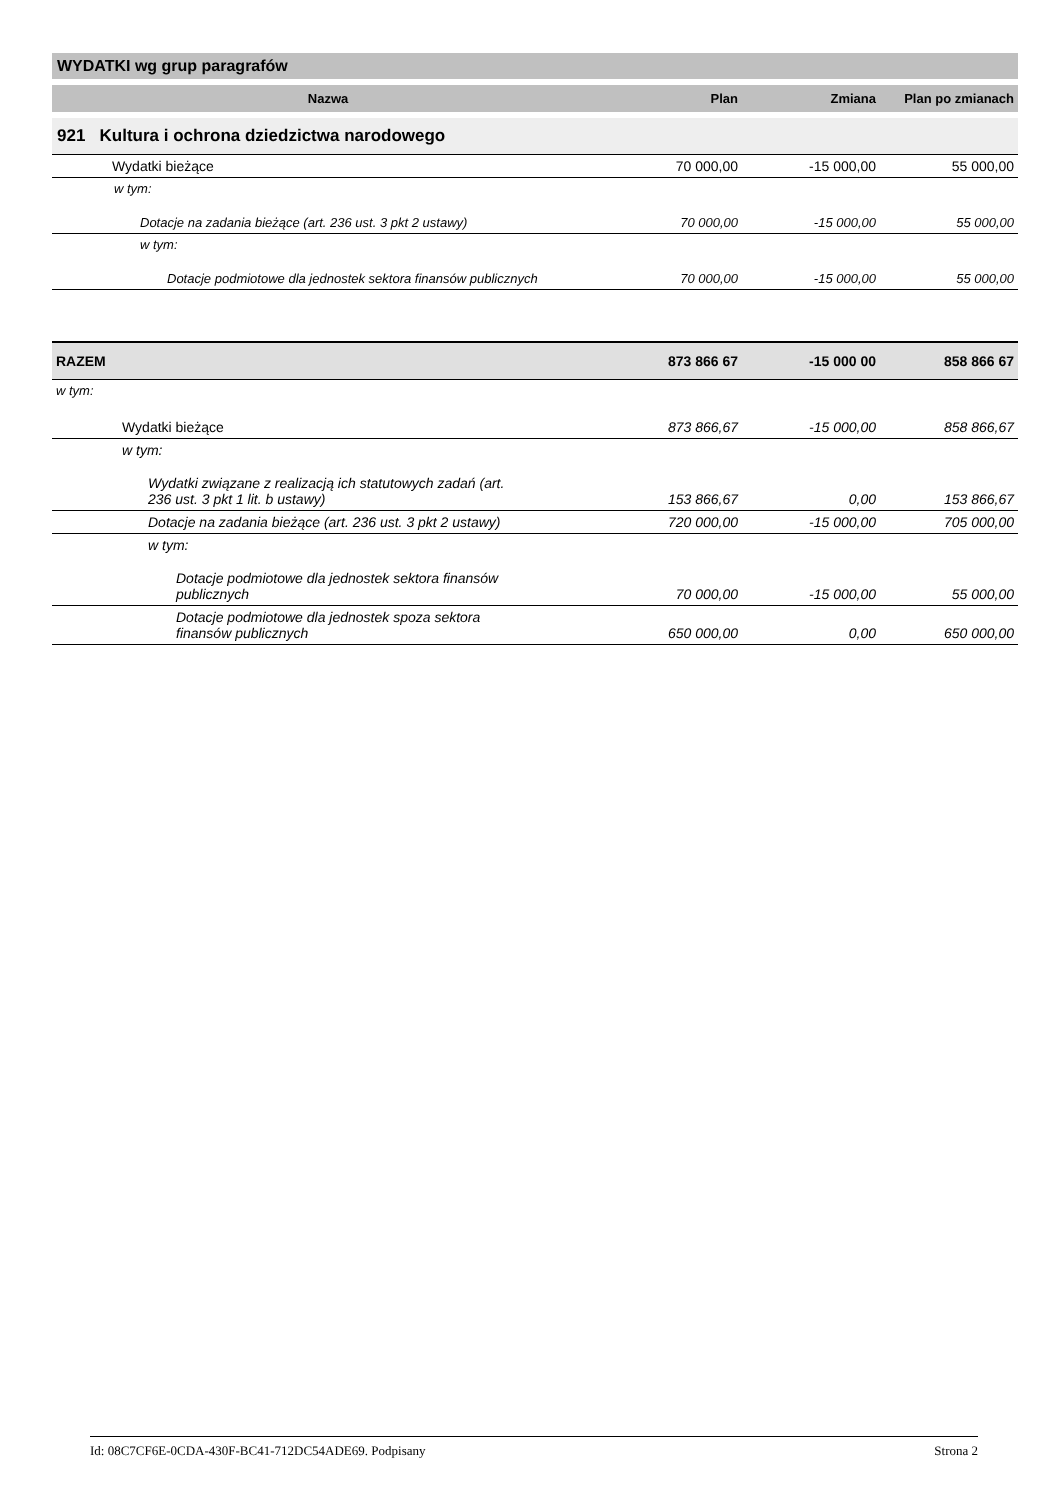WYDATKI wg grup paragrafów
| Nazwa | Plan | Zmiana | Plan po zmianach |
| --- | --- | --- | --- |
| 921 Kultura i ochrona dziedzictwa narodowego | | | |
| Wydatki bieżące | 70 000,00 | -15 000,00 | 55 000,00 |
| w tym: | | | |
| Dotacje na zadania bieżące (art. 236 ust. 3 pkt 2 ustawy) | 70 000,00 | -15 000,00 | 55 000,00 |
| w tym: | | | |
| Dotacje podmiotowe dla jednostek sektora finansów publicznych | 70 000,00 | -15 000,00 | 55 000,00 |
| RAZEM | 873 866 67 | -15 000 00 | 858 866 67 |
| w tym: | | | |
| Wydatki bieżące | 873 866,67 | -15 000,00 | 858 866,67 |
| w tym: | | | |
| Wydatki związane z realizacją ich statutowych zadań (art. 236 ust. 3 pkt 1 lit. b ustawy) | 153 866,67 | 0,00 | 153 866,67 |
| Dotacje na zadania bieżące (art. 236 ust. 3 pkt 2 ustawy) | 720 000,00 | -15 000,00 | 705 000,00 |
| w tym: | | | |
| Dotacje podmiotowe dla jednostek sektora finansów publicznych | 70 000,00 | -15 000,00 | 55 000,00 |
| Dotacje podmiotowe dla jednostek spoza sektora finansów publicznych | 650 000,00 | 0,00 | 650 000,00 |
Id: 08C7CF6E-0CDA-430F-BC41-712DC54ADE69. Podpisany Strona 2